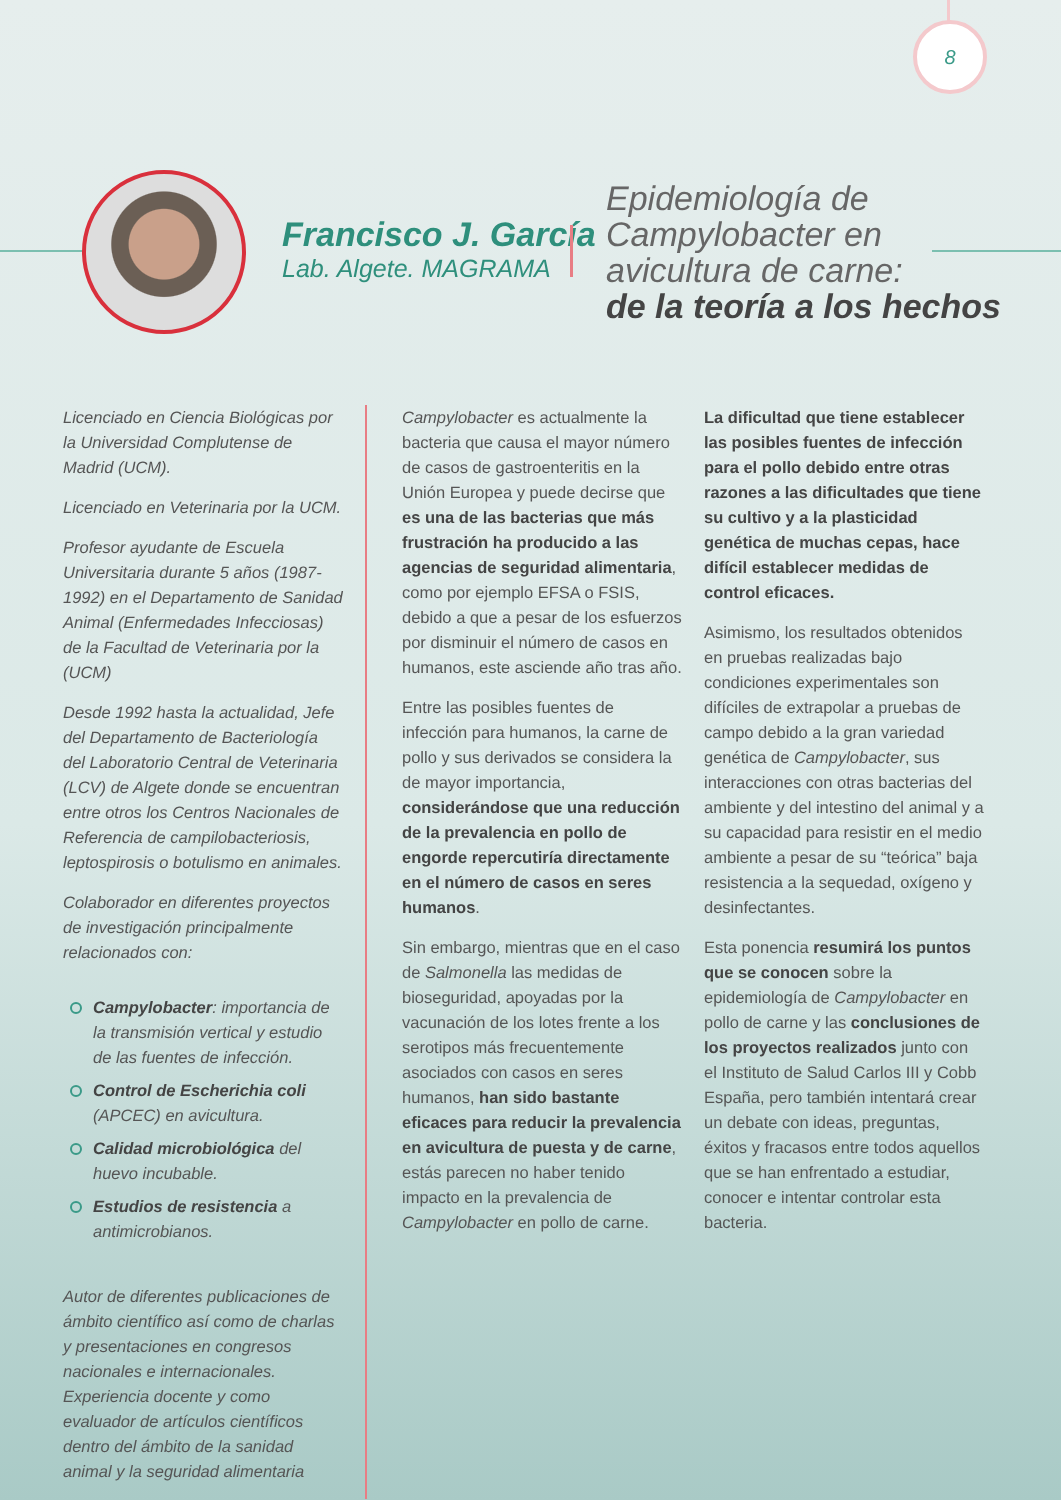8
Francisco J. García
Lab. Algete. MAGRAMA
Epidemiología de
Campylobacter en
avicultura de carne:
de la teoría a los hechos
Licenciado en Ciencia Biológicas por la Universidad Complutense de Madrid (UCM).
Licenciado en Veterinaria por la UCM.
Profesor ayudante de Escuela Universitaria durante 5 años (1987-1992) en el Departamento de Sanidad Animal (Enfermedades Infecciosas) de la Facultad de Veterinaria por la (UCM)
Desde 1992 hasta la actualidad, Jefe del Departamento de Bacteriología del Laboratorio Central de Veterinaria (LCV) de Algete donde se encuentran entre otros los Centros Nacionales de Referencia de campilobacteriosis, leptospirosis o botulismo en animales.
Colaborador en diferentes proyectos de investigación principalmente relacionados con:
Campylobacter: importancia de la transmisión vertical y estudio de las fuentes de infección.
Control de Escherichia coli (APCEC) en avicultura.
Calidad microbiológica del huevo incubable.
Estudios de resistencia a antimicrobianos.
Autor de diferentes publicaciones de ámbito científico así como de charlas y presentaciones en congresos nacionales e internacionales. Experiencia docente y como evaluador de artículos científicos dentro del ámbito de la sanidad animal y la seguridad alimentaria
Campylobacter es actualmente la bacteria que causa el mayor número de casos de gastroenteritis en la Unión Europea y puede decirse que es una de las bacterias que más frustración ha producido a las agencias de seguridad alimentaria, como por ejemplo EFSA o FSIS, debido a que a pesar de los esfuerzos por disminuir el número de casos en humanos, este asciende año tras año.
Entre las posibles fuentes de infección para humanos, la carne de pollo y sus derivados se considera la de mayor importancia, considerándose que una reducción de la prevalencia en pollo de engorde repercutiría directamente en el número de casos en seres humanos.
Sin embargo, mientras que en el caso de Salmonella las medidas de bioseguridad, apoyadas por la vacunación de los lotes frente a los serotipos más frecuentemente asociados con casos en seres humanos, han sido bastante eficaces para reducir la prevalencia en avicultura de puesta y de carne, estás parecen no haber tenido impacto en la prevalencia de Campylobacter en pollo de carne.
La dificultad que tiene establecer las posibles fuentes de infección para el pollo debido entre otras razones a las dificultades que tiene su cultivo y a la plasticidad genética de muchas cepas, hace difícil establecer medidas de control eficaces.
Asimismo, los resultados obtenidos en pruebas realizadas bajo condiciones experimentales son difíciles de extrapolar a pruebas de campo debido a la gran variedad genética de Campylobacter, sus interacciones con otras bacterias del ambiente y del intestino del animal y a su capacidad para resistir en el medio ambiente a pesar de su “teórica” baja resistencia a la sequedad, oxígeno y desinfectantes.
Esta ponencia resumirá los puntos que se conocen sobre la epidemiología de Campylobacter en pollo de carne y las conclusiones de los proyectos realizados junto con el Instituto de Salud Carlos III y Cobb España, pero también intentará crear un debate con ideas, preguntas, éxitos y fracasos entre todos aquellos que se han enfrentado a estudiar, conocer e intentar controlar esta bacteria.